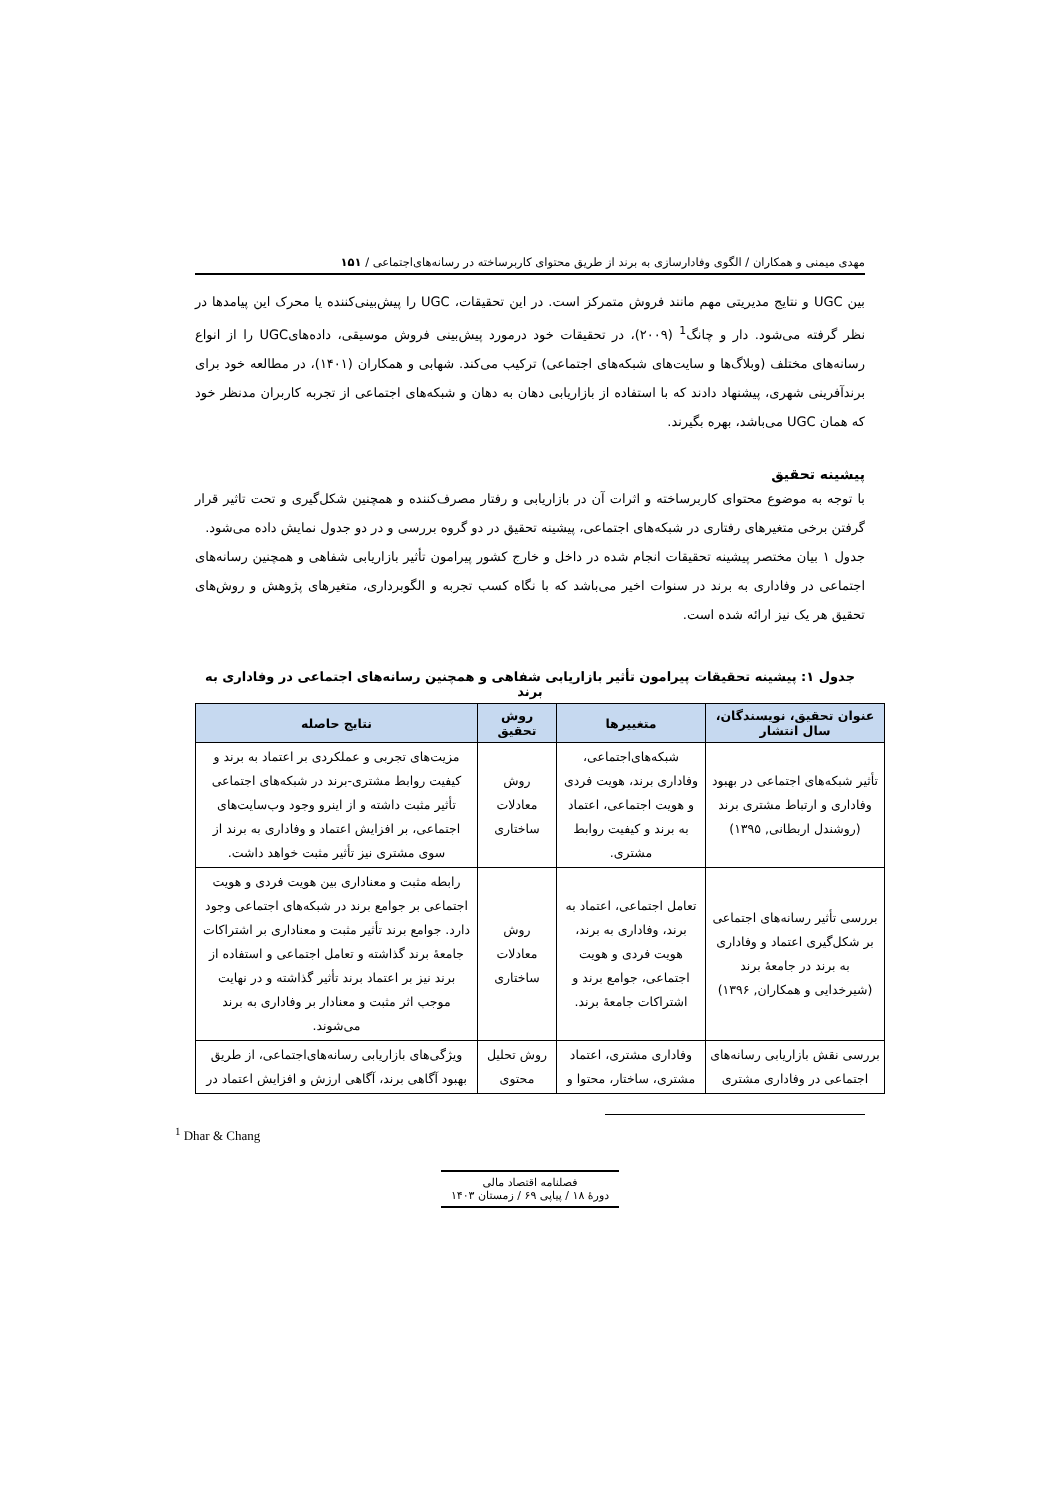مهدی میمنی و همکاران / الگوی وفادارسازی به برند از طریق محتوای کاربرساخته در رسانه‌های‌اجتماعی / ۱۵۱
بین UGC و نتایج مدیریتی مهم مانند فروش متمرکز است. در این تحقیقات، UGC را پیش‌بینی‌کننده یا محرک این پیامدها در نظر گرفته می‌شود. دار و چانگ<sup>1</sup> (۲۰۰۹)، در تحقیقات خود درمورد پیش‌بینی فروش موسیقی، داده‌هایUGC را از انواع رسانه‌های مختلف (وبلاگ‌ها و سایت‌های شبکه‌های اجتماعی) ترکیب می‌کند. شهابی و همکاران (۱۴۰۱)، در مطالعه خود برای برندآفرینی شهری، پیشنهاد دادند که با استفاده از بازاریابی دهان به دهان و شبکه‌های اجتماعی از تجربه کاربران مدنظر خود که همان UGC می‌باشد، بهره بگیرند.
پیشینه تحقیق
با توجه به موضوع محتوای کاربرساخته و اثرات آن در بازاریابی و رفتار مصرف‌کننده و همچنین شکل‌گیری و تحت تاثیر قرار گرفتن برخی متغیرهای رفتاری در شبکه‌های اجتماعی، پیشینه تحقیق در دو گروه بررسی و در دو جدول نمایش داده می‌شود.
جدول ۱ بیان مختصر پیشینه تحقیقات انجام شده در داخل و خارج کشور پیرامون تأثیر بازاریابی شفاهی و همچنین رسانه‌های اجتماعی در وفاداری به برند در سنوات اخیر می‌باشد که با نگاه کسب تجربه و الگوبرداری، متغیرهای پژوهش و روش‌های تحقیق هر یک نیز ارائه شده است.
جدول ۱: پیشینه تحقیقات پیرامون تأثیر بازاریابی شفاهی و همچنین رسانه‌های اجتماعی در وفاداری به برند
| عنوان تحقیق، نویسندگان، سال انتشار | متغییرها | روش تحقیق | نتایج حاصله |
| --- | --- | --- | --- |
| تأثیر شبکه‌های اجتماعی در بهبود وفاداری و ارتباط مشتری برند (روشندل اربطانی, ۱۳۹۵) | شبکه‌های‌اجتماعی، وفاداری برند، هویت فردی و هویت اجتماعی، اعتماد به برند و کیفیت روابط مشتری. | روش معادلات ساختاری | مزیت‌های تجربی و عملکردی بر اعتماد به برند و کیفیت روابط مشتری-برند در شبکه‌های اجتماعی تأثیر مثبت داشته و از اینرو وجود وب‌سایت‌های اجتماعی، بر افزایش اعتماد و وفاداری به برند از سوی مشتری نیز تأثیر مثبت خواهد داشت. |
| بررسی تأثیر رسانه‌های اجتماعی بر شکل‌گیری اعتماد و وفاداری به برند در جامعهٔ برند (شیرخدایی و همکاران, ۱۳۹۶) | تعامل اجتماعی، اعتماد به برند، وفاداری به برند، هویت فردی و هویت اجتماعی، جوامع برند و اشتراکات جامعهٔ برند. | روش معادلات ساختاری | رابطه مثبت و معناداری بین هویت فردی و هویت اجتماعی بر جوامع برند در شبکه‌های اجتماعی وجود دارد. جوامع برند تأثیر مثبت و معناداری بر اشتراکات جامعهٔ برند گذاشته و تعامل اجتماعی و استفاده از برند نیز بر اعتماد برند تأثیر گذاشته و در نهایت موجب اثر مثبت و معنادار بر وفاداری به برند می‌شوند. |
| بررسی نقش بازاریابی رسانه‌های اجتماعی در وفاداری مشتری | وفاداری مشتری، اعتماد مشتری، ساختار، محتوا و | روش تحلیل محتوی | ویژگی‌های بازاریابی رسانه‌های‌اجتماعی، از طریق بهبود آگاهی برند، آگاهی ارزش و افزایش اعتماد در |
<sup>1</sup> Dhar & Chang
فصلنامه اقتصاد مالی
دورهٔ ۱۸ / پیاپی ۶۹ / زمستان ۱۴۰۳